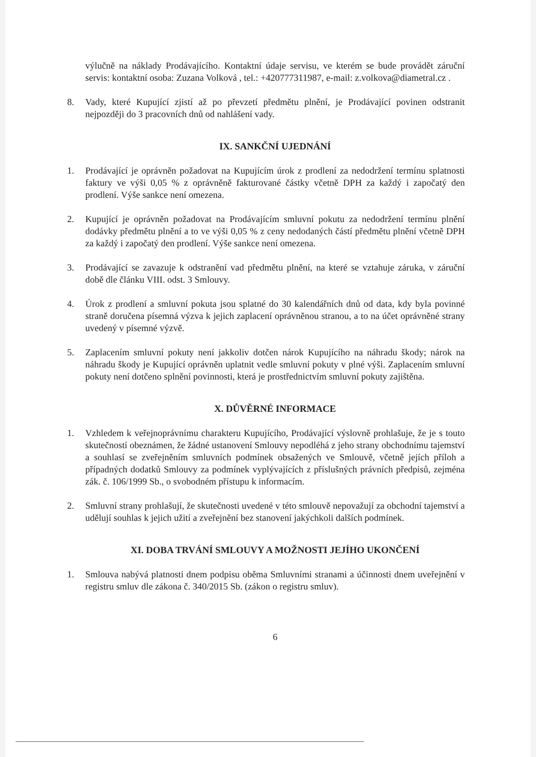výlučně na náklady Prodávajícího. Kontaktní údaje servisu, ve kterém se bude provádět záruční servis: kontaktní osoba: Zuzana Volková , tel.: +420777311987, e-mail: z.volkova@diametral.cz .
8. Vady, které Kupující zjistí až po převzetí předmětu plnění, je Prodávající povinen odstranit nejpozději do 3 pracovních dnů od nahlášení vady.
IX. SANKČNÍ UJEDNÁNÍ
1. Prodávající je oprávněn požadovat na Kupujícím úrok z prodlení za nedodržení termínu splatnosti faktury ve výši 0,05 % z oprávněně fakturované částky včetně DPH za každý i započatý den prodlení. Výše sankce není omezena.
2. Kupující je oprávněn požadovat na Prodávajícím smluvní pokutu za nedodržení termínu plnění dodávky předmětu plnění a to ve výši 0,05 % z ceny nedodaných částí předmětu plnění včetně DPH za každý i započatý den prodlení. Výše sankce není omezena.
3. Prodávající se zavazuje k odstranění vad předmětu plnění, na které se vztahuje záruka, v záruční době dle článku VIII. odst. 3 Smlouvy.
4. Úrok z prodlení a smluvní pokuta jsou splatné do 30 kalendářních dnů od data, kdy byla povinné straně doručena písemná výzva k jejich zaplacení oprávněnou stranou, a to na účet oprávněné strany uvedený v písemné výzvě.
5. Zaplacením smluvní pokuty není jakkoliv dotčen nárok Kupujícího na náhradu škody; nárok na náhradu škody je Kupující oprávněn uplatnit vedle smluvní pokuty v plné výši. Zaplacením smluvní pokuty není dotčeno splnění povinnosti, která je prostřednictvím smluvní pokuty zajištěna.
X. DŮVĚRNÉ INFORMACE
1. Vzhledem k veřejnoprávnímu charakteru Kupujícího, Prodávající výslovně prohlašuje, že je s touto skutečností obeznámen, že žádné ustanovení Smlouvy nepodléhá z jeho strany obchodnímu tajemství a souhlasí se zveřejněním smluvních podmínek obsažených ve Smlouvě, včetně jejích příloh a případných dodatků Smlouvy za podmínek vyplývajících z příslušných právních předpisů, zejména zák. č. 106/1999 Sb., o svobodném přístupu k informacím.
2. Smluvní strany prohlašují, že skutečnosti uvedené v této smlouvě nepovažují za obchodní tajemství a udělují souhlas k jejich užití a zveřejnění bez stanovení jakýchkoli dalších podmínek.
XI. DOBA TRVÁNÍ SMLOUVY A MOŽNOSTI JEJÍHO UKONČENÍ
1. Smlouva nabývá platnosti dnem podpisu oběma Smluvními stranami a účinnosti dnem uveřejnění v registru smluv dle zákona č. 340/2015 Sb. (zákon o registru smluv).
6